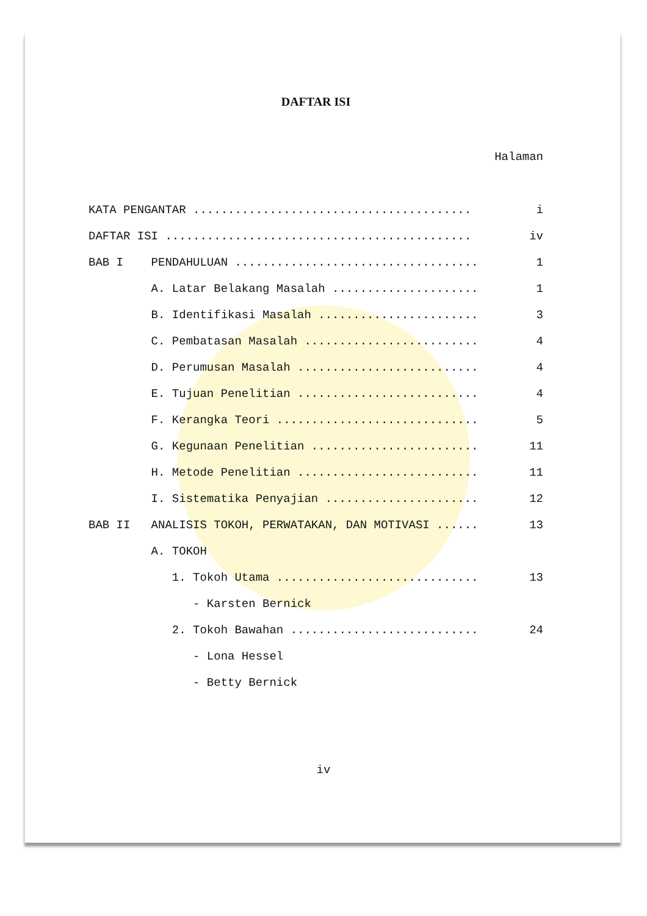DAFTAR ISI
Halaman
KATA PENGANTAR ........................................ i
DAFTAR ISI ............................................ iv
BAB I PENDAHULUAN ................................... 1
A. Latar Belakang Masalah ..................... 1
B. Identifikasi Masalah ....................... 3
C. Pembatasan Masalah ......................... 4
D. Perumusan Masalah .......................... 4
E. Tujuan Penelitian .......................... 4
F. Kerangka Teori ............................. 5
G. Kegunaan Penelitian ........................ 11
H. Metode Penelitian .......................... 11
I. Sistematika Penyajian ...................... 12
BAB II ANALISIS TOKOH, PERWATAKAN, DAN MOTIVASI ...... 13
A. TOKOH
1. Tokoh Utama ............................. 13
- Karsten Bernick
2. Tokoh Bawahan ........................... 24
- Lona Hessel
- Betty Bernick
iv